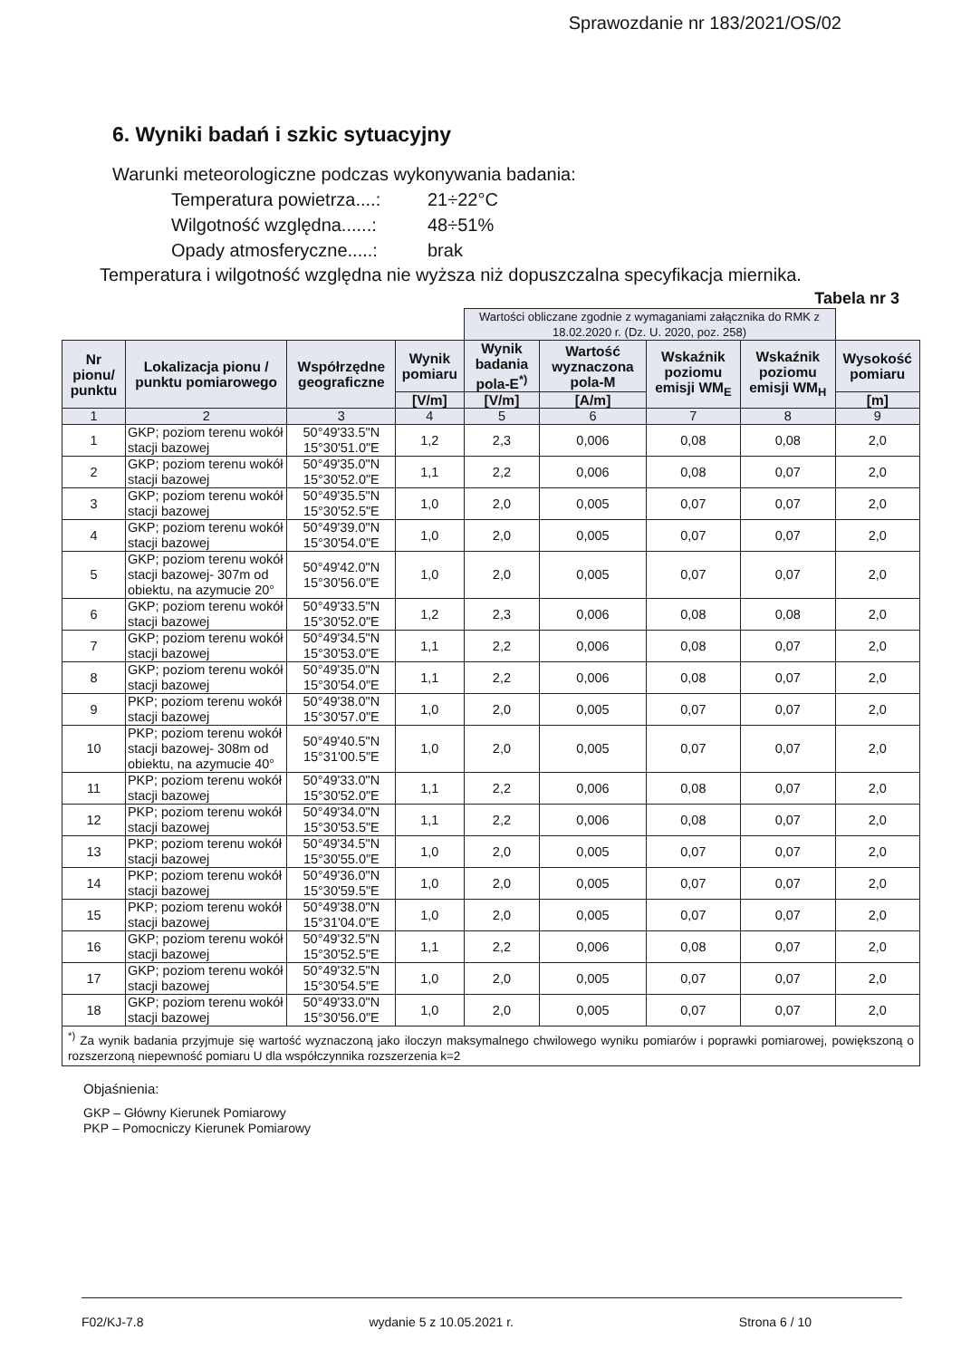Sprawozdanie nr 183/2021/OS/02
6. Wyniki badań i szkic sytuacyjny
Warunki meteorologiczne podczas wykonywania badania:
Temperatura powietrza....: 21÷22°C
Wilgotność względna......: 48÷51%
Opady atmosferyczne.....: brak
Temperatura i wilgotność względna nie wyższa niż dopuszczalna specyfikacja miernika.
Tabela nr 3
| | | | | Wartości obliczane zgodnie z wymaganiami załącznika do RMK z 18.02.2020 r. (Dz. U. 2020, poz. 258) | | | | |
| Nr pionu/ punktu | Lokalizacja pionu / punktu pomiarowego | Współrzędne geograficzne | Wynik pomiaru | Wynik badania pola-E<sup>*)</sup> | Wartość wyznaczona pola-M | Wskaźnik poziomu emisji WM<sub>E</sub> | Wskaźnik poziomu emisji WM<sub>H</sub> | Wysokość pomiaru |
| | | | [V/m] | [V/m] | [A/m] | | | [m] |
| 1 | 2 | 3 | 4 | 5 | 6 | 7 | 8 | 9 |
| 1 | GKP; poziom terenu wokół stacji bazowej | 50°49'33.5"N 15°30'51.0"E | 1,2 | 2,3 | 0,006 | 0,08 | 0,08 | 2,0 |
| 2 | GKP; poziom terenu wokół stacji bazowej | 50°49'35.0"N 15°30'52.0"E | 1,1 | 2,2 | 0,006 | 0,08 | 0,07 | 2,0 |
| 3 | GKP; poziom terenu wokół stacji bazowej | 50°49'35.5"N 15°30'52.5"E | 1,0 | 2,0 | 0,005 | 0,07 | 0,07 | 2,0 |
| 4 | GKP; poziom terenu wokół stacji bazowej | 50°49'39.0"N 15°30'54.0"E | 1,0 | 2,0 | 0,005 | 0,07 | 0,07 | 2,0 |
| 5 | GKP; poziom terenu wokół stacji bazowej- 307m od obiektu, na azymucie 20° | 50°49'42.0"N 15°30'56.0"E | 1,0 | 2,0 | 0,005 | 0,07 | 0,07 | 2,0 |
| 6 | GKP; poziom terenu wokół stacji bazowej | 50°49'33.5"N 15°30'52.0"E | 1,2 | 2,3 | 0,006 | 0,08 | 0,08 | 2,0 |
| 7 | GKP; poziom terenu wokół stacji bazowej | 50°49'34.5"N 15°30'53.0"E | 1,1 | 2,2 | 0,006 | 0,08 | 0,07 | 2,0 |
| 8 | GKP; poziom terenu wokół stacji bazowej | 50°49'35.0"N 15°30'54.0"E | 1,1 | 2,2 | 0,006 | 0,08 | 0,07 | 2,0 |
| 9 | PKP; poziom terenu wokół stacji bazowej | 50°49'38.0"N 15°30'57.0"E | 1,0 | 2,0 | 0,005 | 0,07 | 0,07 | 2,0 |
| 10 | PKP; poziom terenu wokół stacji bazowej- 308m od obiektu, na azymucie 40° | 50°49'40.5"N 15°31'00.5"E | 1,0 | 2,0 | 0,005 | 0,07 | 0,07 | 2,0 |
| 11 | PKP; poziom terenu wokół stacji bazowej | 50°49'33.0"N 15°30'52.0"E | 1,1 | 2,2 | 0,006 | 0,08 | 0,07 | 2,0 |
| 12 | PKP; poziom terenu wokół stacji bazowej | 50°49'34.0"N 15°30'53.5"E | 1,1 | 2,2 | 0,006 | 0,08 | 0,07 | 2,0 |
| 13 | PKP; poziom terenu wokół stacji bazowej | 50°49'34.5"N 15°30'55.0"E | 1,0 | 2,0 | 0,005 | 0,07 | 0,07 | 2,0 |
| 14 | PKP; poziom terenu wokół stacji bazowej | 50°49'36.0"N 15°30'59.5"E | 1,0 | 2,0 | 0,005 | 0,07 | 0,07 | 2,0 |
| 15 | PKP; poziom terenu wokół stacji bazowej | 50°49'38.0"N 15°31'04.0"E | 1,0 | 2,0 | 0,005 | 0,07 | 0,07 | 2,0 |
| 16 | GKP; poziom terenu wokół stacji bazowej | 50°49'32.5"N 15°30'52.5"E | 1,1 | 2,2 | 0,006 | 0,08 | 0,07 | 2,0 |
| 17 | GKP; poziom terenu wokół stacji bazowej | 50°49'32.5"N 15°30'54.5"E | 1,0 | 2,0 | 0,005 | 0,07 | 0,07 | 2,0 |
| 18 | GKP; poziom terenu wokół stacji bazowej | 50°49'33.0"N 15°30'56.0"E | 1,0 | 2,0 | 0,005 | 0,07 | 0,07 | 2,0 |
| <sup>*)</sup> Za wynik badania przyjmuje się wartość wyznaczoną jako iloczyn maksymalnego chwilowego wyniku pomiarów i poprawki pomiarowej, powiększoną o rozszerzoną niepewność pomiaru U dla współczynnika rozszerzenia k=2 | | | | | | | | |
Objaśnienia:
GKP – Główny Kierunek Pomiarowy
PKP – Pomocniczy Kierunek Pomiarowy
F02/KJ-7.8 wydanie 5 z 10.05.2021 r. Strona 6 / 10